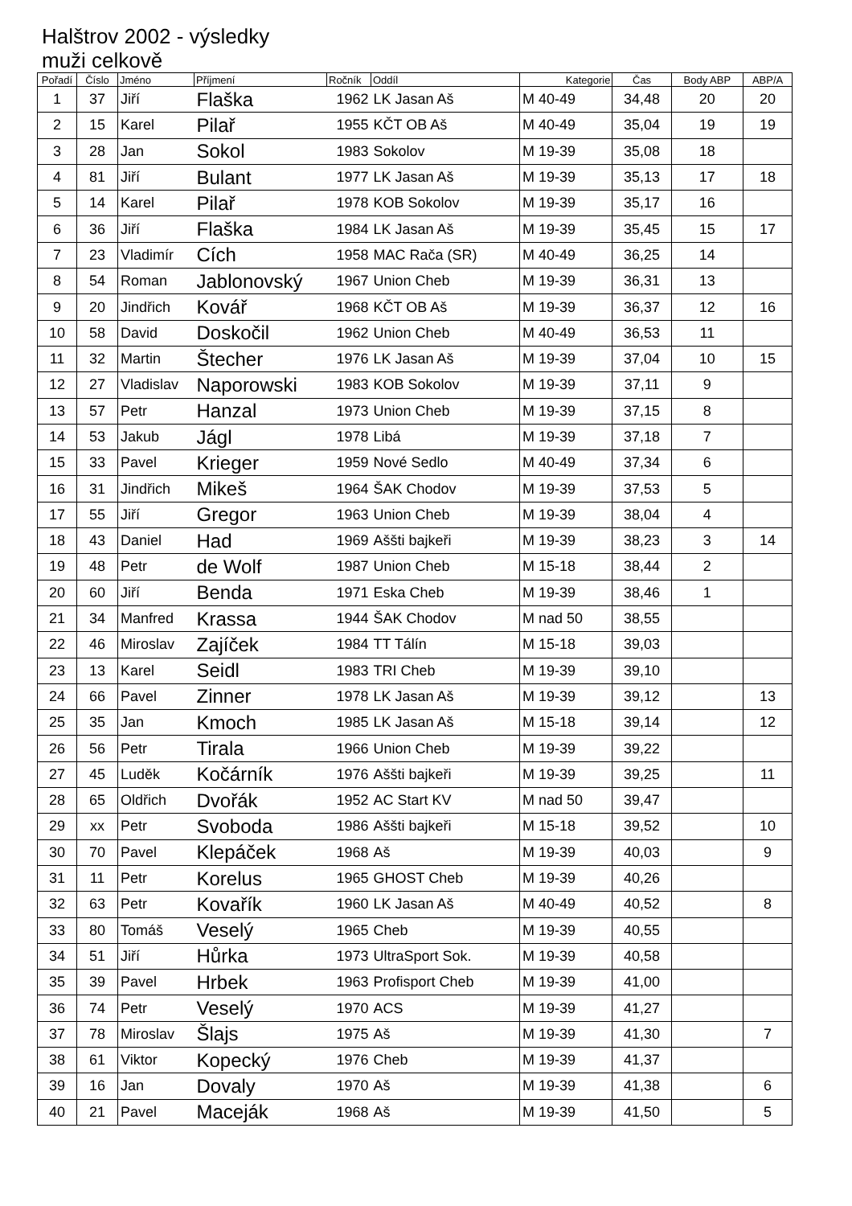Halštrov 2002 - výsledky
muži celkově
| Pořadí | Číslo | Jméno | Příjmení | Ročník | Oddíl | Kategorie | Čas | Body ABP | ABP/A |
| --- | --- | --- | --- | --- | --- | --- | --- | --- | --- |
| 1 | 37 | Jiří | Flaška | 1962 | LK Jasan Aš | M 40-49 | 34,48 | 20 | 20 |
| 2 | 15 | Karel | Pilař | 1955 | KČT OB Aš | M 40-49 | 35,04 | 19 | 19 |
| 3 | 28 | Jan | Sokol | 1983 | Sokolov | M 19-39 | 35,08 | 18 | |
| 4 | 81 | Jiří | Bulant | 1977 | LK Jasan Aš | M 19-39 | 35,13 | 17 | 18 |
| 5 | 14 | Karel | Pilař | 1978 | KOB Sokolov | M 19-39 | 35,17 | 16 | |
| 6 | 36 | Jiří | Flaška | 1984 | LK Jasan Aš | M 19-39 | 35,45 | 15 | 17 |
| 7 | 23 | Vladimír | Cích | 1958 | MAC Rača (SR) | M 40-49 | 36,25 | 14 | |
| 8 | 54 | Roman | Jablonovský | 1967 | Union Cheb | M 19-39 | 36,31 | 13 | |
| 9 | 20 | Jindřich | Kovář | 1968 | KČT OB Aš | M 19-39 | 36,37 | 12 | 16 |
| 10 | 58 | David | Doskočil | 1962 | Union Cheb | M 40-49 | 36,53 | 11 | |
| 11 | 32 | Martin | Štecher | 1976 | LK Jasan Aš | M 19-39 | 37,04 | 10 | 15 |
| 12 | 27 | Vladislav | Naporowski | 1983 | KOB Sokolov | M 19-39 | 37,11 | 9 | |
| 13 | 57 | Petr | Hanzal | 1973 | Union Cheb | M 19-39 | 37,15 | 8 | |
| 14 | 53 | Jakub | Jágl | 1978 | Libá | M 19-39 | 37,18 | 7 | |
| 15 | 33 | Pavel | Krieger | 1959 | Nové Sedlo | M 40-49 | 37,34 | 6 | |
| 16 | 31 | Jindřich | Mikeš | 1964 | ŠAK Chodov | M 19-39 | 37,53 | 5 | |
| 17 | 55 | Jiří | Gregor | 1963 | Union Cheb | M 19-39 | 38,04 | 4 | |
| 18 | 43 | Daniel | Had | 1969 | Aššti bajkeři | M 19-39 | 38,23 | 3 | 14 |
| 19 | 48 | Petr | de Wolf | 1987 | Union Cheb | M 15-18 | 38,44 | 2 | |
| 20 | 60 | Jiří | Benda | 1971 | Eska Cheb | M 19-39 | 38,46 | 1 | |
| 21 | 34 | Manfred | Krassa | 1944 | ŠAK Chodov | M nad 50 | 38,55 | | |
| 22 | 46 | Miroslav | Zajíček | 1984 | TT Tálín | M 15-18 | 39,03 | | |
| 23 | 13 | Karel | Seidl | 1983 | TRI Cheb | M 19-39 | 39,10 | | |
| 24 | 66 | Pavel | Zinner | 1978 | LK Jasan Aš | M 19-39 | 39,12 | | 13 |
| 25 | 35 | Jan | Kmoch | 1985 | LK Jasan Aš | M 15-18 | 39,14 | | 12 |
| 26 | 56 | Petr | Tirala | 1966 | Union Cheb | M 19-39 | 39,22 | | |
| 27 | 45 | Luděk | Kočárník | 1976 | Aššti bajkeři | M 19-39 | 39,25 | | 11 |
| 28 | 65 | Oldřich | Dvořák | 1952 | AC Start KV | M nad 50 | 39,47 | | |
| 29 | xx | Petr | Svoboda | 1986 | Aššti bajkeři | M 15-18 | 39,52 | | 10 |
| 30 | 70 | Pavel | Klepáček | 1968 | Aš | M 19-39 | 40,03 | | 9 |
| 31 | 11 | Petr | Korelus | 1965 | GHOST Cheb | M 19-39 | 40,26 | | |
| 32 | 63 | Petr | Kovařík | 1960 | LK Jasan Aš | M 40-49 | 40,52 | | 8 |
| 33 | 80 | Tomáš | Veselý | 1965 | Cheb | M 19-39 | 40,55 | | |
| 34 | 51 | Jiří | Hůrka | 1973 | UltraSport Sok. | M 19-39 | 40,58 | | |
| 35 | 39 | Pavel | Hrbek | 1963 | Profisport Cheb | M 19-39 | 41,00 | | |
| 36 | 74 | Petr | Veselý | 1970 | ACS | M 19-39 | 41,27 | | |
| 37 | 78 | Miroslav | Šlajs | 1975 | Aš | M 19-39 | 41,30 | | 7 |
| 38 | 61 | Viktor | Kopecký | 1976 | Cheb | M 19-39 | 41,37 | | |
| 39 | 16 | Jan | Dovaly | 1970 | Aš | M 19-39 | 41,38 | | 6 |
| 40 | 21 | Pavel | Maceják | 1968 | Aš | M 19-39 | 41,50 | | 5 |